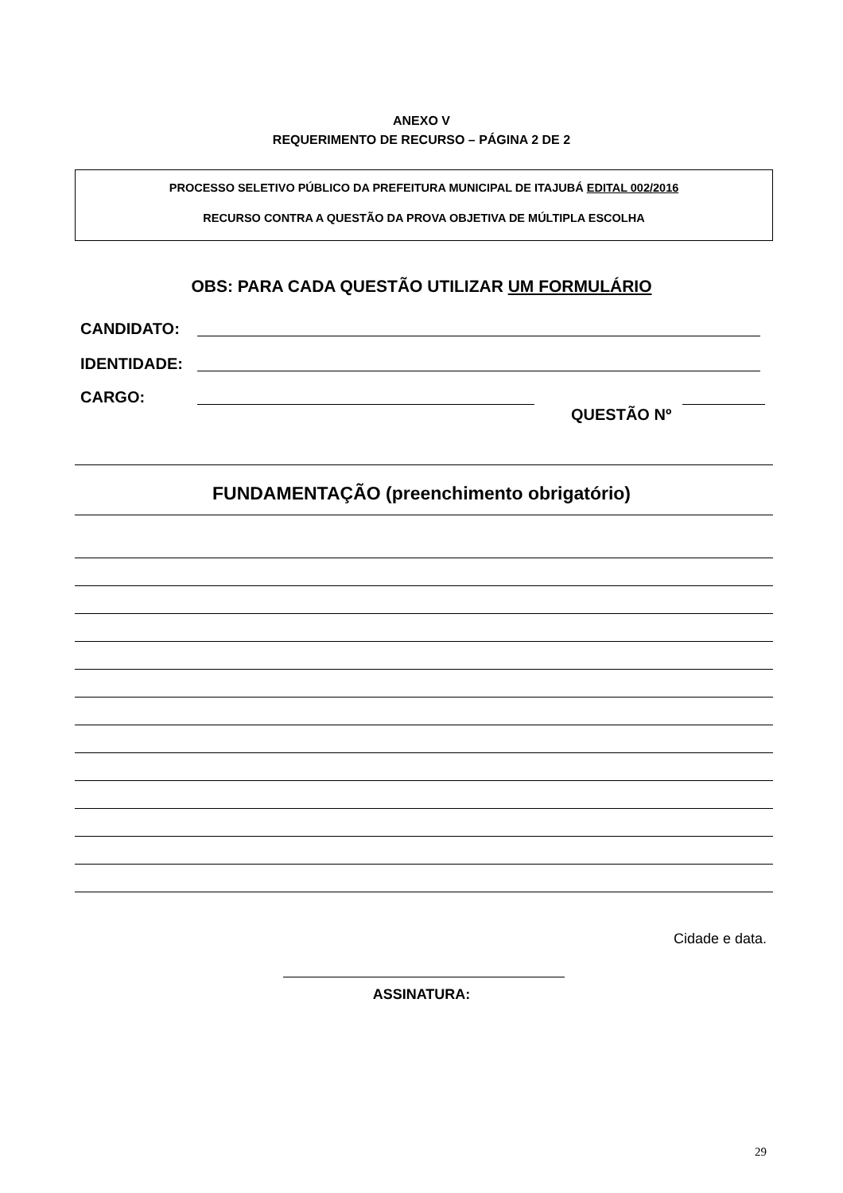ANEXO V
REQUERIMENTO DE RECURSO – PÁGINA 2 DE 2
PROCESSO SELETIVO PÚBLICO DA PREFEITURA MUNICIPAL DE ITAJUBÁ EDITAL 002/2016
RECURSO CONTRA A QUESTÃO DA PROVA OBJETIVA DE MÚLTIPLA ESCOLHA
OBS: PARA CADA QUESTÃO UTILIZAR UM FORMULÁRIO
CANDIDATO:
IDENTIDADE:
CARGO:
QUESTÃO Nº
FUNDAMENTAÇÃO (preenchimento obrigatório)
Cidade e data.
ASSINATURA:
29